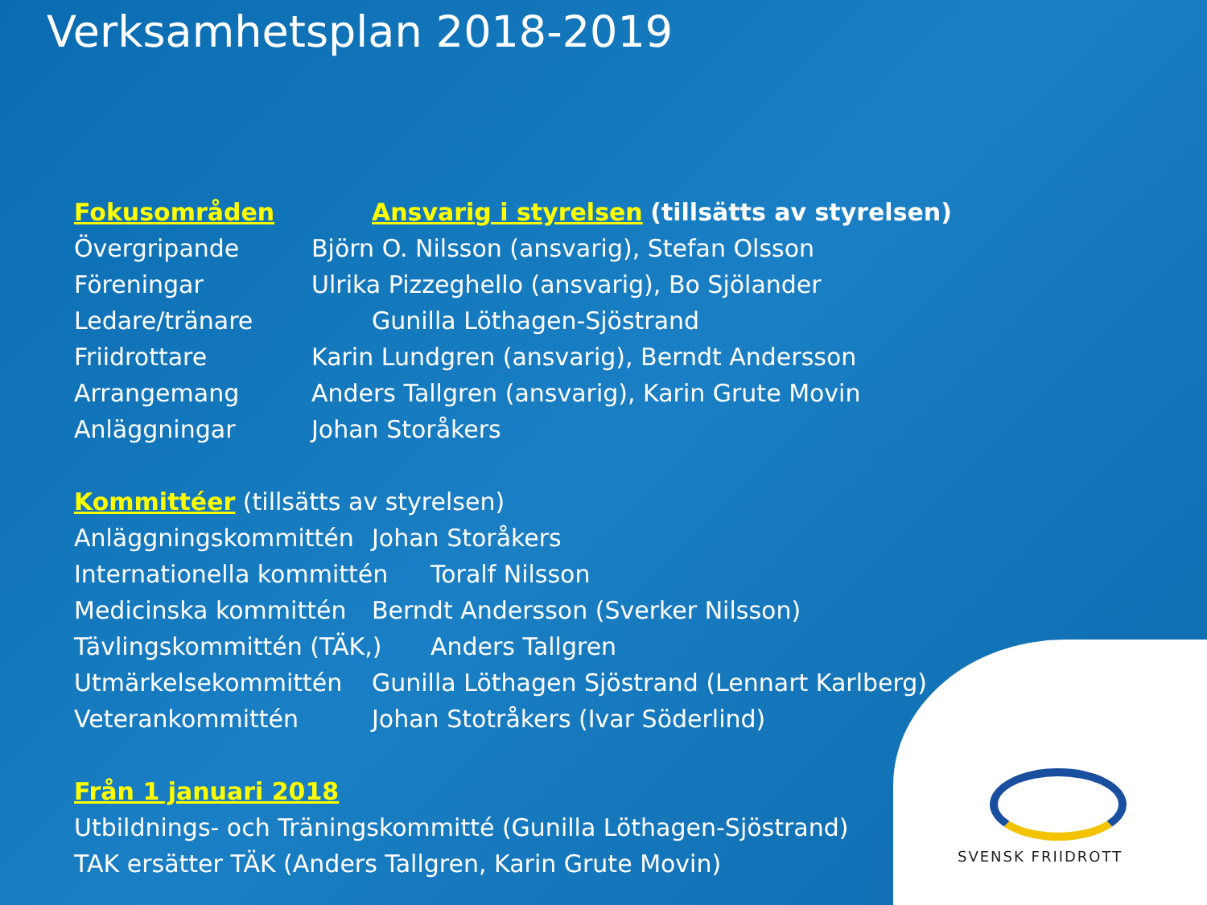Verksamhetsplan 2018-2019
SVENSK FRIIDROTT
Fokusområden Ansvarig i styrelsen (tillsätts av styrelsen)
Övergripande Björn O. Nilsson (ansvarig), Stefan Olsson
Föreningar Ulrika Pizzeghello (ansvarig), Bo Sjölander
Ledare/tränare Gunilla Löthagen-Sjöstrand
Friidrottare Karin Lundgren (ansvarig), Berndt Andersson
Arrangemang Anders Tallgren (ansvarig), Karin Grute Movin
Anläggningar Johan Storåkers
Kommittéer (tillsätts av styrelsen)
Anläggningskommittén Johan Storåkers
Internationella kommittén
Toralf Nilsson
Medicinska kommittén Berndt Andersson (Sverker Nilsson)
Tävlingskommittén (TÄK,) Anders Tallgren
Utmärkelsekommittén Gunilla Löthagen Sjöstrand (Lennart Karlberg)
Veterankommittén Johan Stotråkers (Ivar Söderlind)
Från 1 januari 2018
Utbildnings- och Träningskommitté (Gunilla Löthagen-Sjöstrand)
TAK ersätter TÄK (Anders Tallgren, Karin Grute Movin)